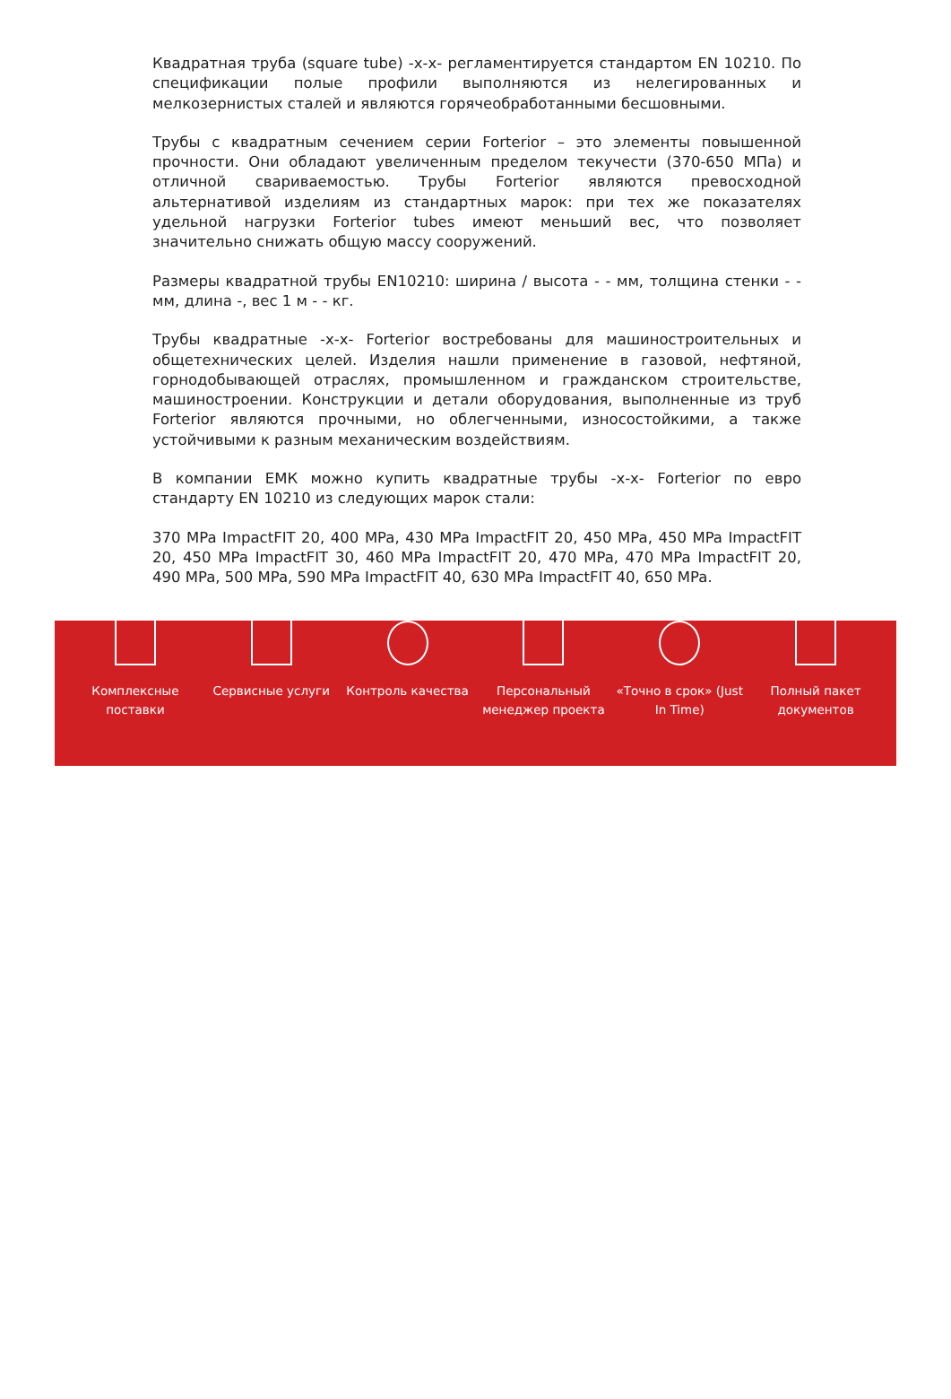Квадратная труба (square tube) -x-x- регламентируется стандартом EN 10210. По спецификации полые профили выполняются из нелегированных и мелкозернистых сталей и являются горячеобработанными бесшовными.
Трубы с квадратным сечением серии Forterior – это элементы повышенной прочности. Они обладают увеличенным пределом текучести (370-650 МПа) и отличной свариваемостью. Трубы Forterior являются превосходной альтернативой изделиям из стандартных марок: при тех же показателях удельной нагрузки Forterior tubes имеют меньший вес, что позволяет значительно снижать общую массу сооружений.
Размеры квадратной трубы EN10210: ширина / высота - - мм, толщина стенки - - мм, длина -, вес 1 м - - кг.
Трубы квадратные -x-x- Forterior востребованы для машиностроительных и общетехнических целей. Изделия нашли применение в газовой, нефтяной, горнодобывающей отраслях, промышленном и гражданском строительстве, машиностроении. Конструкции и детали оборудования, выполненные из труб Forterior являются прочными, но облегченными, износостойкими, а также устойчивыми к разным механическим воздействиям.
В компании ЕМК можно купить квадратные трубы -x-x- Forterior по евро стандарту EN 10210 из следующих марок стали:
370 MPa ImpactFIT 20, 400 MPa, 430 MPa ImpactFIT 20, 450 MPa, 450 MPa ImpactFIT 20, 450 MPa ImpactFIT 30, 460 MPa ImpactFIT 20, 470 MPa, 470 MPa ImpactFIT 20, 490 MPa, 500 MPa, 590 MPa ImpactFIT 40, 630 MPa ImpactFIT 40, 650 MPa.
Комплексные
поставки
Сервисные услуги Контроль качества Персональный
менеджер проекта
«Точно в срок» (Just
In Time)
Полный пакет
документов